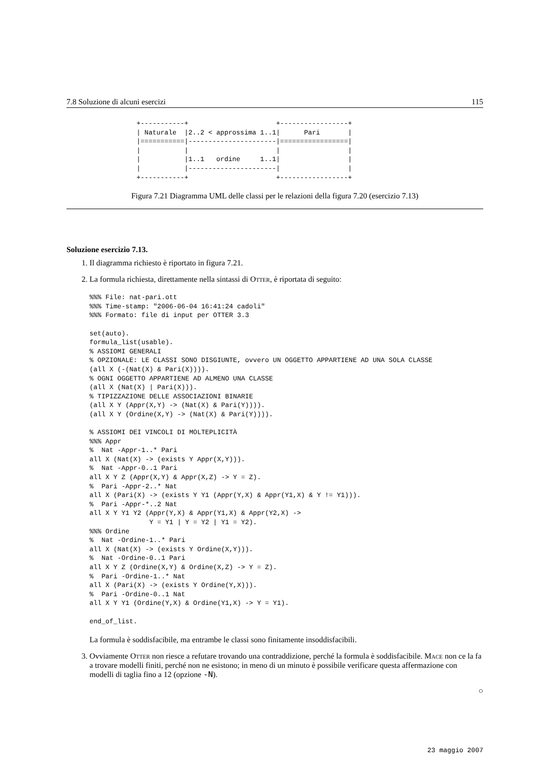7.8 Soluzione di alcuni esercizi 115
+-----------+                      +-----------------+
| Naturale  |2..2 < approssima 1..1|      Pari       |
|===========|----------------------|=================|
|           |                      |                 |
|           |1..1   ordine     1..1|                 |
|           |----------------------|                 |
+-----------+                      +-----------------+
Figura 7.21 Diagramma UML delle classi per le relazioni della figura 7.20 (esercizio 7.13)
Soluzione esercizio 7.13.
1. Il diagramma richiesto è riportato in figura 7.21.
2. La formula richiesta, direttamente nella sintassi di Otter, è riportata di seguito:
%%% File: nat-pari.ott
%%% Time-stamp: "2006-06-04 16:41:24 cadoli"
%%% Formato: file di input per OTTER 3.3

set(auto).
formula_list(usable).
% ASSIOMI GENERALI
% OPZIONALE: LE CLASSI SONO DISGIUNTE, ovvero UN OGGETTO APPARTIENE AD UNA SOLA CLASSE
(all X (-(Nat(X) & Pari(X)))).
% OGNI OGGETTO APPARTIENE AD ALMENO UNA CLASSE
(all X (Nat(X) | Pari(X))).
% TIPIZZAZIONE DELLE ASSOCIAZIONI BINARIE
(all X Y (Appr(X,Y) -> (Nat(X) & Pari(Y)))).
(all X Y (Ordine(X,Y) -> (Nat(X) & Pari(Y)))).

% ASSIOMI DEI VINCOLI DI MOLTEPLICITÀ
%%% Appr
%  Nat -Appr-1..* Pari
all X (Nat(X) -> (exists Y Appr(X,Y))).
%  Nat -Appr-0..1 Pari
all X Y Z (Appr(X,Y) & Appr(X,Z) -> Y = Z).
%  Pari -Appr-2..* Nat
all X (Pari(X) -> (exists Y Y1 (Appr(Y,X) & Appr(Y1,X) & Y != Y1))).
%  Pari -Appr-*..2 Nat
all X Y Y1 Y2 (Appr(Y,X) & Appr(Y1,X) & Appr(Y2,X) ->
               Y = Y1 | Y = Y2 | Y1 = Y2).
%%% Ordine
%  Nat -Ordine-1..* Pari
all X (Nat(X) -> (exists Y Ordine(X,Y))).
%  Nat -Ordine-0..1 Pari
all X Y Z (Ordine(X,Y) & Ordine(X,Z) -> Y = Z).
%  Pari -Ordine-1..* Nat
all X (Pari(X) -> (exists Y Ordine(Y,X))).
%  Pari -Ordine-0..1 Nat
all X Y Y1 (Ordine(Y,X) & Ordine(Y1,X) -> Y = Y1).

end_of_list.
La formula è soddisfacibile, ma entrambe le classi sono finitamente insoddisfacibili.
3. Ovviamente Otter non riesce a refutare trovando una contraddizione, perché la formula è soddisfacibile. Mace non ce la fa a trovare modelli finiti, perché non ne esistono; in meno di un minuto è possibile verificare questa affermazione con modelli di taglia fino a 12 (opzione -N).
○
23 maggio 2007